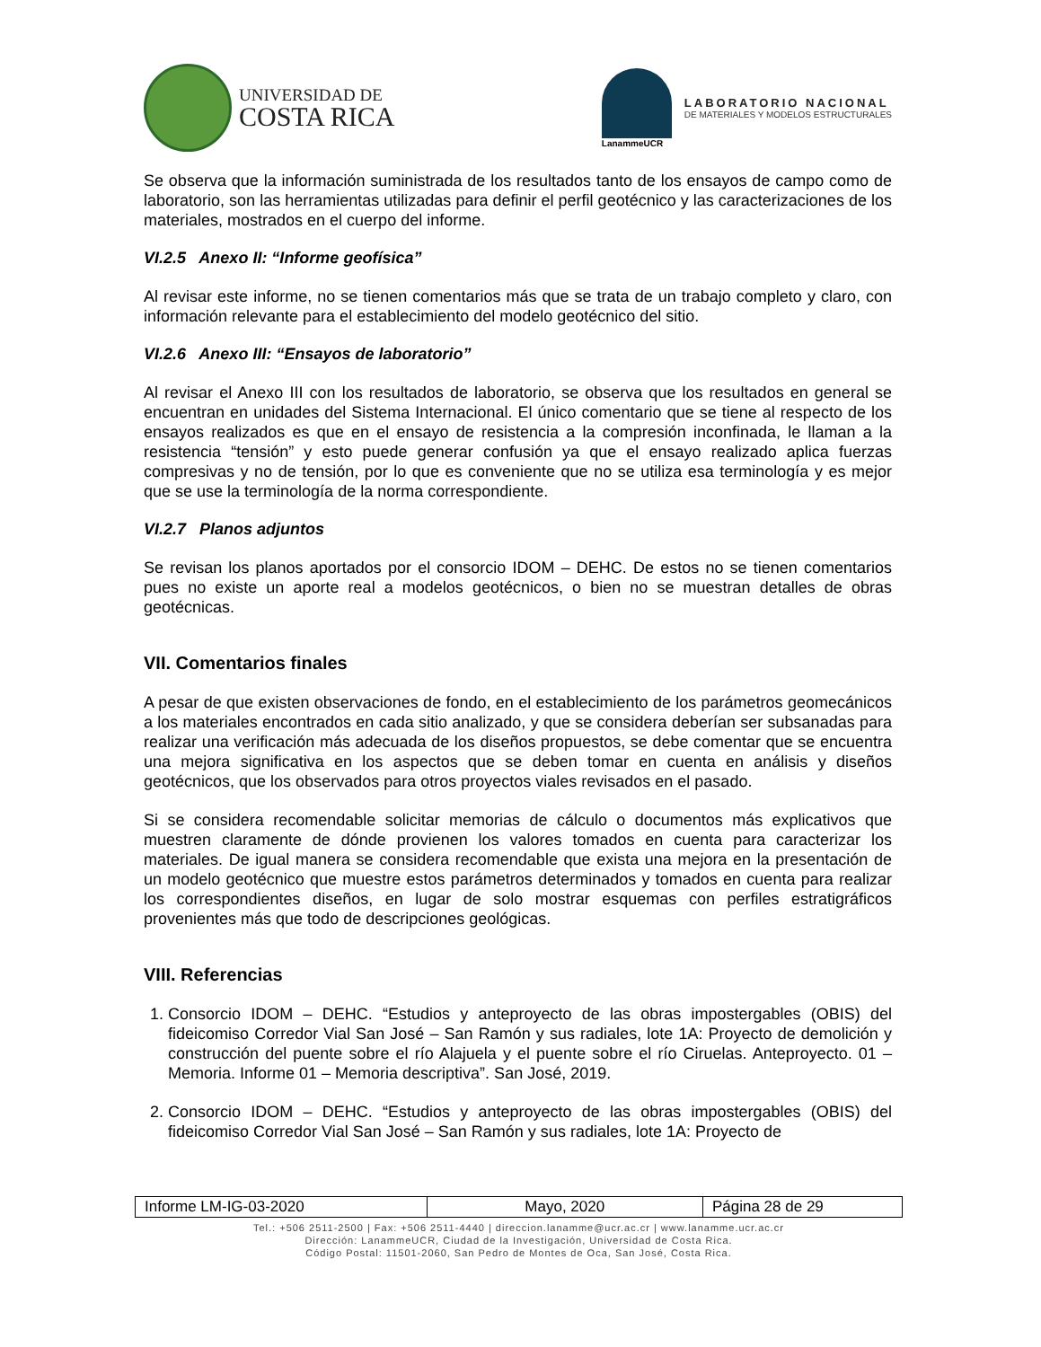UNIVERSIDAD DE
COSTA RICA
LanammeUCR
LABORATORIO NACIONAL
DE MATERIALES Y MODELOS ESTRUCTURALES
Se observa que la información suministrada de los resultados tanto de los ensayos de campo como de laboratorio, son las herramientas utilizadas para definir el perfil geotécnico y las caracterizaciones de los materiales, mostrados en el cuerpo del informe.
VI.2.5 Anexo II: “Informe geofísica”
Al revisar este informe, no se tienen comentarios más que se trata de un trabajo completo y claro, con información relevante para el establecimiento del modelo geotécnico del sitio.
VI.2.6 Anexo III: “Ensayos de laboratorio”
Al revisar el Anexo III con los resultados de laboratorio, se observa que los resultados en general se encuentran en unidades del Sistema Internacional. El único comentario que se tiene al respecto de los ensayos realizados es que en el ensayo de resistencia a la compresión inconfinada, le llaman a la resistencia “tensión” y esto puede generar confusión ya que el ensayo realizado aplica fuerzas compresivas y no de tensión, por lo que es conveniente que no se utiliza esa terminología y es mejor que se use la terminología de la norma correspondiente.
VI.2.7 Planos adjuntos
Se revisan los planos aportados por el consorcio IDOM – DEHC. De estos no se tienen comentarios pues no existe un aporte real a modelos geotécnicos, o bien no se muestran detalles de obras geotécnicas.
VII. Comentarios finales
A pesar de que existen observaciones de fondo, en el establecimiento de los parámetros geomecánicos a los materiales encontrados en cada sitio analizado, y que se considera deberían ser subsanadas para realizar una verificación más adecuada de los diseños propuestos, se debe comentar que se encuentra una mejora significativa en los aspectos que se deben tomar en cuenta en análisis y diseños geotécnicos, que los observados para otros proyectos viales revisados en el pasado.
Si se considera recomendable solicitar memorias de cálculo o documentos más explicativos que muestren claramente de dónde provienen los valores tomados en cuenta para caracterizar los materiales. De igual manera se considera recomendable que exista una mejora en la presentación de un modelo geotécnico que muestre estos parámetros determinados y tomados en cuenta para realizar los correspondientes diseños, en lugar de solo mostrar esquemas con perfiles estratigráficos provenientes más que todo de descripciones geológicas.
VIII. Referencias
1. Consorcio IDOM – DEHC. “Estudios y anteproyecto de las obras impostergables (OBIS) del fideicomiso Corredor Vial San José – San Ramón y sus radiales, lote 1A: Proyecto de demolición y construcción del puente sobre el río Alajuela y el puente sobre el río Ciruelas. Anteproyecto. 01 – Memoria. Informe 01 – Memoria descriptiva”. San José, 2019.
2. Consorcio IDOM – DEHC. “Estudios y anteproyecto de las obras impostergables (OBIS) del fideicomiso Corredor Vial San José – San Ramón y sus radiales, lote 1A: Proyecto de
| Informe LM-IG-03-2020 | Mayo, 2020 | Página 28 de 29 |
Tel.: +506 2511-2500 | Fax: +506 2511-4440 | direccion.lanamme@ucr.ac.cr | www.lanamme.ucr.ac.cr
Dirección: LanammeUCR, Ciudad de la Investigación, Universidad de Costa Rica.
Código Postal: 11501-2060, San Pedro de Montes de Oca, San José, Costa Rica.